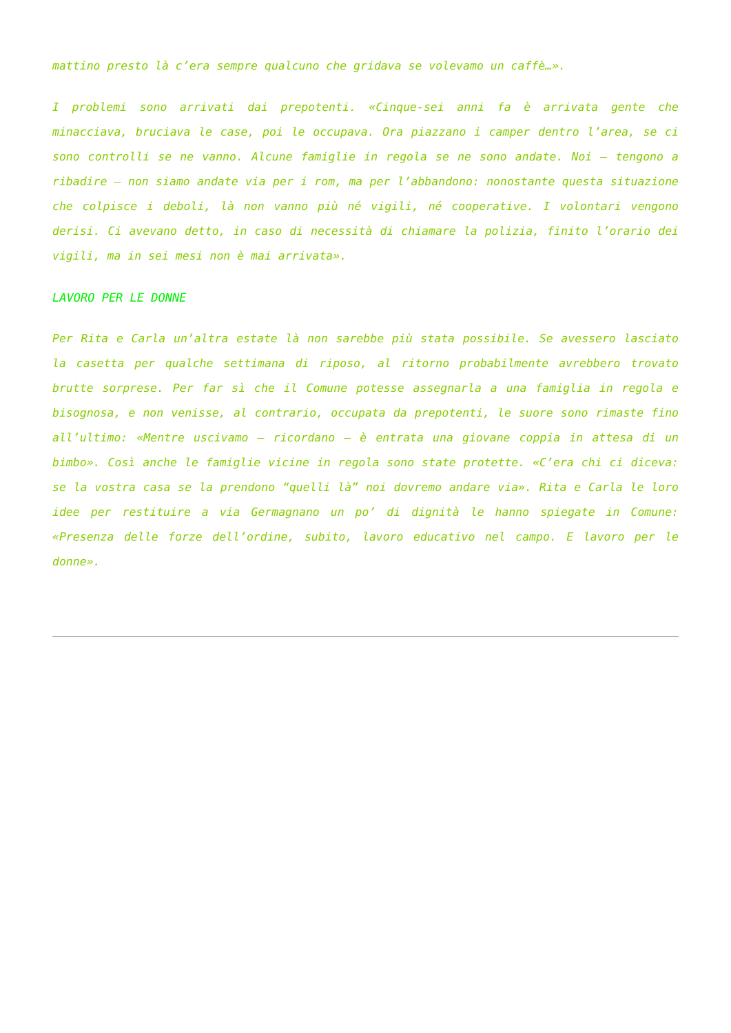mattino presto là c’era sempre qualcuno che gridava se volevamo un caffè…».
I problemi sono arrivati dai prepotenti. «Cinque-sei anni fa è arrivata gente che minacciava, bruciava le case, poi le occupava. Ora piazzano i camper dentro l’area, se ci sono controlli se ne vanno. Alcune famiglie in regola se ne sono andate. Noi – tengono a ribadire – non siamo andate via per i rom, ma per l’abbandono: nonostante questa situazione che colpisce i deboli, là non vanno più né vigili, né cooperative. I volontari vengono derisi. Ci avevano detto, in caso di necessità di chiamare la polizia, finito l’orario dei vigili, ma in sei mesi non è mai arrivata».
LAVORO PER LE DONNE
Per Rita e Carla un’altra estate là non sarebbe più stata possibile. Se avessero lasciato la casetta per qualche settimana di riposo, al ritorno probabilmente avrebbero trovato brutte sorprese. Per far sì che il Comune potesse assegnarla a una famiglia in regola e bisognosa, e non venisse, al contrario, occupata da prepotenti, le suore sono rimaste fino all’ultimo: «Mentre uscivamo – ricordano – è entrata una giovane coppia in attesa di un bimbo». Così anche le famiglie vicine in regola sono state protette. «C’era chi ci diceva: se la vostra casa se la prendono “quelli là” noi dovremo andare via». Rita e Carla le loro idee per restituire a via Germagnano un po’ di dignità le hanno spiegate in Comune: «Presenza delle forze dell’ordine, subito, lavoro educativo nel campo. E lavoro per le donne».